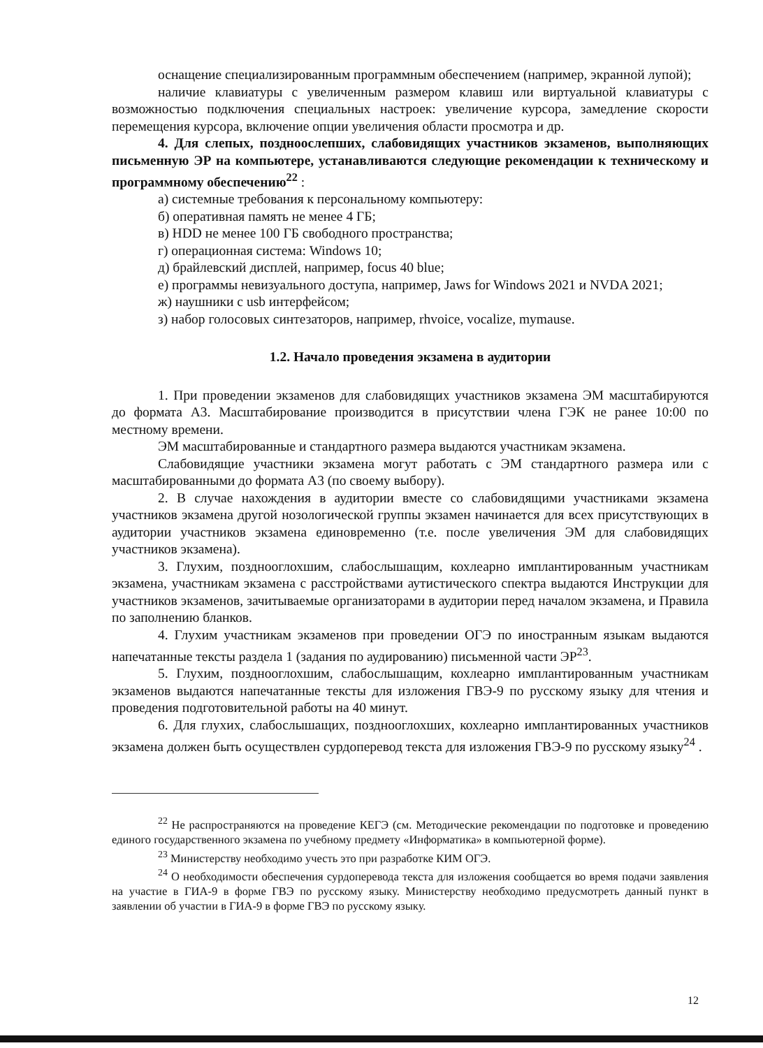оснащение специализированным программным обеспечением (например, экранной лупой);
наличие клавиатуры с увеличенным размером клавиш или виртуальной клавиатуры с возможностью подключения специальных настроек: увеличение курсора, замедление скорости перемещения курсора, включение опции увеличения области просмотра и др.
4. Для слепых, поздноослепших, слабовидящих участников экзаменов, выполняющих письменную ЭР на компьютере, устанавливаются следующие рекомендации к техническому и программному обеспечению<sup>22</sup> :
а) системные требования к персональному компьютеру:
б) оперативная память не менее 4 ГБ;
в) HDD не менее 100 ГБ свободного пространства;
г) операционная система: Windows 10;
д) брайлевский дисплей, например, focus 40 blue;
е) программы невизуального доступа, например, Jaws for Windows 2021 и NVDA 2021;
ж) наушники с usb интерфейсом;
з) набор голосовых синтезаторов, например, rhvoice, vocalize, mymause.
1.2. Начало проведения экзамена в аудитории
1. При проведении экзаменов для слабовидящих участников экзамена ЭМ масштабируются до формата А3. Масштабирование производится в присутствии члена ГЭК не ранее 10:00 по местному времени.
ЭМ масштабированные и стандартного размера выдаются участникам экзамена.
Слабовидящие участники экзамена могут работать с ЭМ стандартного размера или с масштабированными до формата А3 (по своему выбору).
2. В случае нахождения в аудитории вместе со слабовидящими участниками экзамена участников экзамена другой нозологической группы экзамен начинается для всех присутствующих в аудитории участников экзамена единовременно (т.е. после увеличения ЭМ для слабовидящих участников экзамена).
3. Глухим, позднооглохшим, слабослышащим, кохлеарно имплантированным участникам экзамена, участникам экзамена с расстройствами аутистического спектра выдаются Инструкции для участников экзаменов, зачитываемые организаторами в аудитории перед началом экзамена, и Правила по заполнению бланков.
4. Глухим участникам экзаменов при проведении ОГЭ по иностранным языкам выдаются напечатанные тексты раздела 1 (задания по аудированию) письменной части ЭР<sup>23</sup>.
5. Глухим, позднооглохшим, слабослышащим, кохлеарно имплантированным участникам экзаменов выдаются напечатанные тексты для изложения ГВЭ-9 по русскому языку для чтения и проведения подготовительной работы на 40 минут.
6. Для глухих, слабослышащих, позднооглохших, кохлеарно имплантированных участников экзамена должен быть осуществлен сурдоперевод текста для изложения ГВЭ-9 по русскому языку<sup>24</sup> .
<sup>22</sup> Не распространяются на проведение КЕГЭ (см. Методические рекомендации по подготовке и проведению единого государственного экзамена по учебному предмету «Информатика» в компьютерной форме).
<sup>23</sup> Министерству необходимо учесть это при разработке КИМ ОГЭ.
<sup>24</sup> О необходимости обеспечения сурдоперевода текста для изложения сообщается во время подачи заявления на участие в ГИА-9 в форме ГВЭ по русскому языку. Министерству необходимо предусмотреть данный пункт в заявлении об участии в ГИА-9 в форме ГВЭ по русскому языку.
12